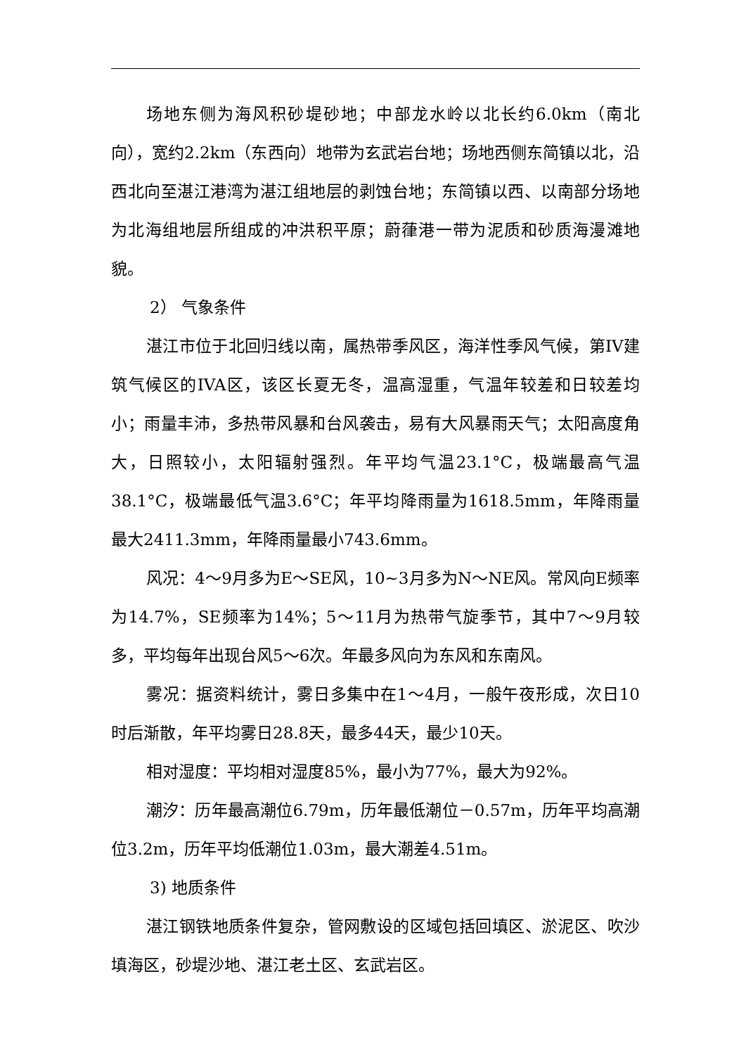场地东侧为海风积砂堤砂地；中部龙水岭以北长约6.0km（南北向），宽约2.2km（东西向）地带为玄武岩台地；场地西侧东简镇以北，沿西北向至湛江港湾为湛江组地层的剥蚀台地；东简镇以西、以南部分场地为北海组地层所组成的冲洪积平原；蔚葎港一带为泥质和砂质海漫滩地貌。
2） 气象条件
湛江市位于北回归线以南，属热带季风区，海洋性季风气候，第IV建筑气候区的IVA区，该区长夏无冬，温高湿重，气温年较差和日较差均小；雨量丰沛，多热带风暴和台风袭击，易有大风暴雨天气；太阳高度角大，日照较小，太阳辐射强烈。年平均气温23.1°C，极端最高气温38.1°C，极端最低气温3.6°C；年平均降雨量为1618.5mm，年降雨量最大2411.3mm，年降雨量最小743.6mm。
风况：4～9月多为E～SE风，10~3月多为N～NE风。常风向E频率为14.7%，SE频率为14%；5～11月为热带气旋季节，其中7～9月较多，平均每年出现台风5～6次。年最多风向为东风和东南风。
雾况：据资料统计，雾日多集中在1～4月，一般午夜形成，次日10时后渐散，年平均雾日28.8天，最多44天，最少10天。
相对湿度：平均相对湿度85%，最小为77%，最大为92%。
潮汐：历年最高潮位6.79m，历年最低潮位－0.57m，历年平均高潮位3.2m，历年平均低潮位1.03m，最大潮差4.51m。
3) 地质条件
湛江钢铁地质条件复杂，管网敷设的区域包括回填区、淤泥区、吹沙填海区，砂堤沙地、湛江老土区、玄武岩区。